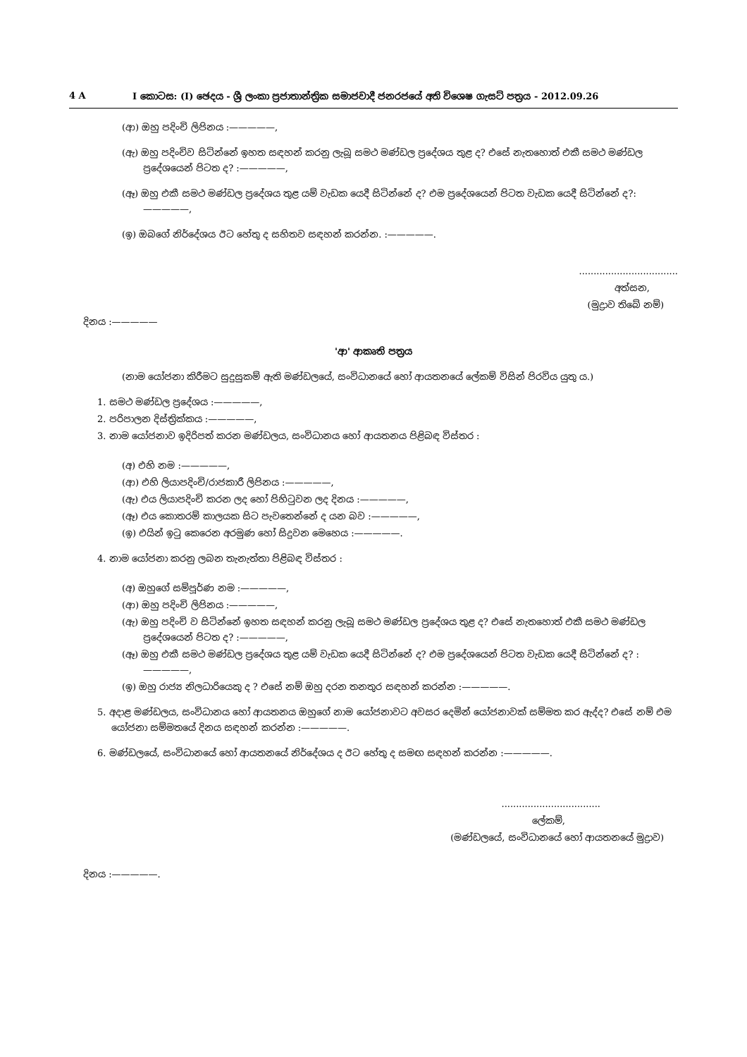4 A I කොටස: (I) ඡෙදය - ශ්‍රී ලංකා ප්‍රජාතාන්ත්‍රික සමාජවාදී ජනරජයේ අති විශෙෂ ගැසට් පත්‍රය - 2012.09.26
(ආ) ඔහු පදිංචි ලිපිනය :—————,
(ඇ) ඔහු පදිංචිව සිටින්නේ ඉහත සඳහන් කරනු ලැබූ සමථ මණ්ඩල ප්‍රදේශය තුළ ද? එසේ නැතහොත් එකී සමථ මණ්ඩල ප්‍රදේශයෙන් පිටත ද? :—————,
(ඈ) ඔහු එකී සමථ මණ්ඩල ප්‍රදේශය තුළ යම් වැඩක යෙදී සිටින්නේ ද? එම ප්‍රදේශයෙන් පිටත වැඩක යෙදී සිටින්නේ ද?:—————,
(ඉ) ඔබගේ නිර්දේශය ඊට හේතු ද සහිතව සඳහන් කරන්න. :—————.
..................................
අත්සන,
(මුද්‍රාව තිබේ නම්)
දිනය :—————
'ආ' ආකෘති පත්‍රය
(නාම යෝජනා කිරීමට සුදුසුකම් ඇති මණ්ඩලයේ, සංවිධානයේ හෝ ආයතනයේ ලේකම් විසින් පිරවිය යුතු ය.)
1. සමථ මණ්ඩල ප්‍රදේශය :—————,
2. පරිපාලන දිස්ත්‍රික්කය :—————,
3. නාම යෝජනාව ඉදිරිපත් කරන මණ්ඩලය, සංවිධානය හෝ ආයතනය පිළිබඳ විස්තර :
(අ) එහි නම :—————,
(ආ) එහි ලියාපදිංචි/රාජකාරී ලිපිනය :—————,
(ඇ) එය ලියාපදිංචි කරන ලද හෝ පිහිටුවන ලද දිනය :—————,
(ඈ) එය කොතරම් කාලයක සිට පැවතෙන්නේ ද යන බව :—————,
(ඉ) එයින් ඉටු කෙරෙන අරමුණ හෝ සිදුවන මෙහෙය :—————.
4. නාම යෝජනා කරනු ලබන තැනැත්තා පිළිබඳ විස්තර :
(අ) ඔහුගේ සම්පූර්ණ නම :—————,
(ආ) ඔහු පදිංචි ලිපිනය :—————,
(ඇ) ඔහු පදිංචි ව සිටින්නේ ඉහත සඳහන් කරනු ලැබූ සමථ මණ්ඩල ප්‍රදේශය තුළ ද? එසේ නැතහොත් එකී සමථ මණ්ඩල ප්‍රදේශයෙන් පිටත ද? :—————,
(ඈ) ඔහු එකී සමථ මණ්ඩල ප්‍රදේශය තුළ යම් වැඩක යෙදී සිටින්නේ ද? එම ප්‍රදේශයෙන් පිටත වැඩක යෙදී සිටින්නේ ද? :—————,
(ඉ) ඔහු රාජ්‍ය නිලධාරියෙකු ද ? එසේ නම් ඔහු දරන තනතුර සඳහන් කරන්න :—————.
5. අදාළ මණ්ඩලය, සංවිධානය හෝ ආයතනය ඔහුගේ නාම යෝජනාවට අවසර දෙමින් යෝජනාවක් සම්මත කර ඇද්ද? එසේ නම් එම යෝජනා සම්මතයේ දිනය සඳහන් කරන්න :—————.
6. මණ්ඩලයේ, සංවිධානයේ හෝ ආයතනයේ නිර්දේශය ද ඊට හේතු ද සමඟ සඳහන් කරන්න :—————.
..................................
ලේකම්,
(මණ්ඩලයේ, සංවිධානයේ හෝ ආයතනයේ මුද්‍රාව)
දිනය :—————.